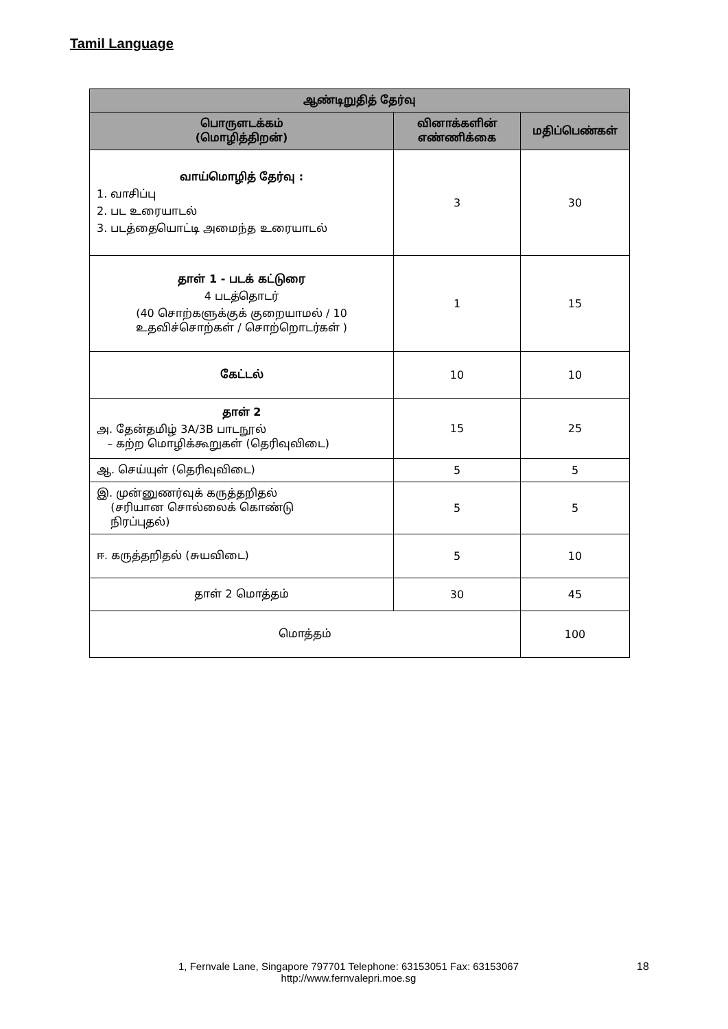Tamil Language
| ஆண்டிறுதித் தேர்வு | | |
| --- | --- | --- |
| பொருளடக்கம் (மொழித்திறன்) | வினாக்களின் எண்ணிக்கை | மதிப்பெண்கள் |
| வாய்மொழித் தேர்வு : 1. வாசிப்பு 2. பட உரையாடல் 3. படத்தையொட்டி அமைந்த உரையாடல் | 3 | 30 |
| தாள் 1 - படக் கட்டுரை 4 படத்தொடர் (40 சொற்களுக்குக் குறையாமல் / 10 உதவிச்சொற்கள் / சொற்றொடர்கள் ) | 1 | 15 |
| கேட்டல் | 10 | 10 |
| தாள் 2 அ. தேன்தமிழ் 3A/3B பாடநூல் – கற்ற மொழிக்கூறுகள் (தெரிவுவிடை) | 15 | 25 |
| ஆ. செய்யுள் (தெரிவுவிடை) | 5 | 5 |
| இ. முன்னுணர்வுக் கருத்தறிதல் (சரியான சொல்லைக் கொண்டு நிரப்புதல்) | 5 | 5 |
| ஈ. கருத்தறிதல் (சுயவிடை) | 5 | 10 |
| தாள் 2 மொத்தம் | 30 | 45 |
| மொத்தம் | | 100 |
1, Fernvale Lane, Singapore 797701 Telephone: 63153051 Fax: 63153067
http://www.fernvalepri.moe.sg
18